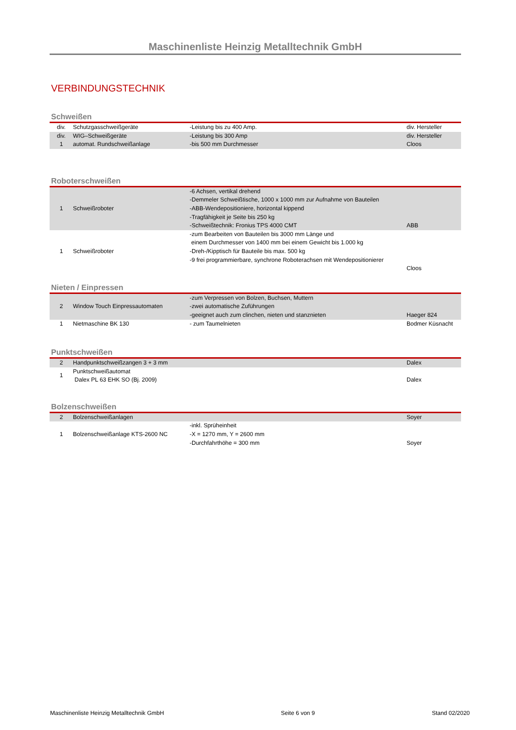Maschinenliste Heinzig Metalltechnik GmbH
VERBINDUNGSTECHNIK
Schweißen
| div. | Schutzgasschweißgeräte | -Leistung bis zu 400 Amp. | div. Hersteller |
| div. | WIG–Schweißgeräte | -Leistung bis 300 Amp | div. Hersteller |
| 1 | automat. Rundschweißanlage | -bis 500 mm Durchmesser | Cloos |
Roboterschweißen
| 1 | Schweißroboter | -6 Achsen, vertikal drehend -Demmeler Schweißtische, 1000 x 1000 mm zur Aufnahme von Bauteilen -ABB-Wendepositioniere, horizontal kippend -Tragfähigkeit je Seite bis 250 kg -Schweißtechnik: Fronius TPS 4000 CMT | ABB |
| 1 | Schweißroboter | -zum Bearbeiten von Bauteilen bis 3000 mm Länge und einem Durchmesser von 1400 mm bei einem Gewicht bis 1.000 kg -Dreh-/Kipptisch für Bauteile bis max. 500 kg -9 frei programmierbare, synchrone Roboterachsen mit Wendepositionierer | Cloos |
Nieten / Einpressen
| 2 | Window Touch Einpressautomaten | -zum Verpressen von Bolzen, Buchsen, Muttern -zwei automatische Zuführungen -geeignet auch zum clinchen, nieten und stanznieten | Haeger 824 |
| 1 | Nietmaschine BK 130 | - zum Taumelnieten | Bodmer Küsnacht |
Punktschweißen
| 2 | Handpunktschweißzangen 3 + 3 mm | | Dalex |
| 1 | Punktschweißautomat Dalex PL 63 EHK SO (Bj. 2009) | | Dalex |
Bolzenschweißen
| 2 | Bolzenschweißanlagen | | Soyer |
| 1 | Bolzenschweißanlage KTS-2600 NC | -inkl. Sprüheinheit -X = 1270 mm, Y = 2600 mm -Durchfahrthöhe = 300 mm | Soyer |
Maschinenliste Heinzig Metalltechnik GmbH Seite 6 von 9 Stand 02/2020